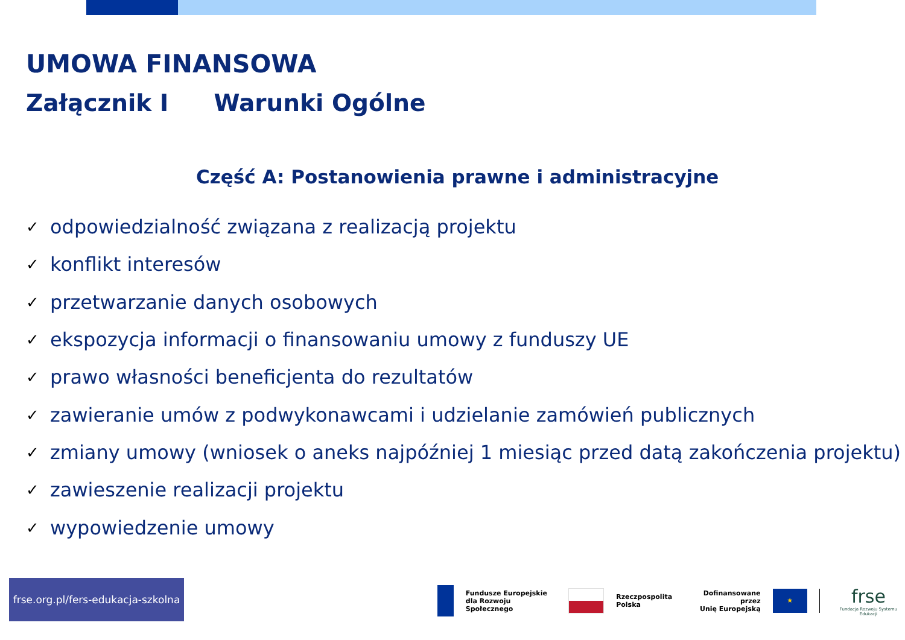UMOWA FINANSOWA
Załącznik I Warunki Ogólne
Część A: Postanowienia prawne i administracyjne
✓ odpowiedzialność związana z realizacją projektu
✓ konflikt interesów
✓ przetwarzanie danych osobowych
✓ ekspozycja informacji o finansowaniu umowy z funduszy UE
✓ prawo własności beneficjenta do rezultatów
✓ zawieranie umów z podwykonawcami i udzielanie zamówień publicznych
✓ zmiany umowy (wniosek o aneks najpóźniej 1 miesiąc przed datą zakończenia projektu)
✓ zawieszenie realizacji projektu
✓ wypowiedzenie umowy
frse.org.pl/fers-edukacja-szkolna
Fundusze Europejskie
dla Rozwoju Społecznego
Rzeczpospolita
Polska
Dofinansowane przez
Unię Europejską
★
frse
Fundacja Rozwoju Systemu Edukacji